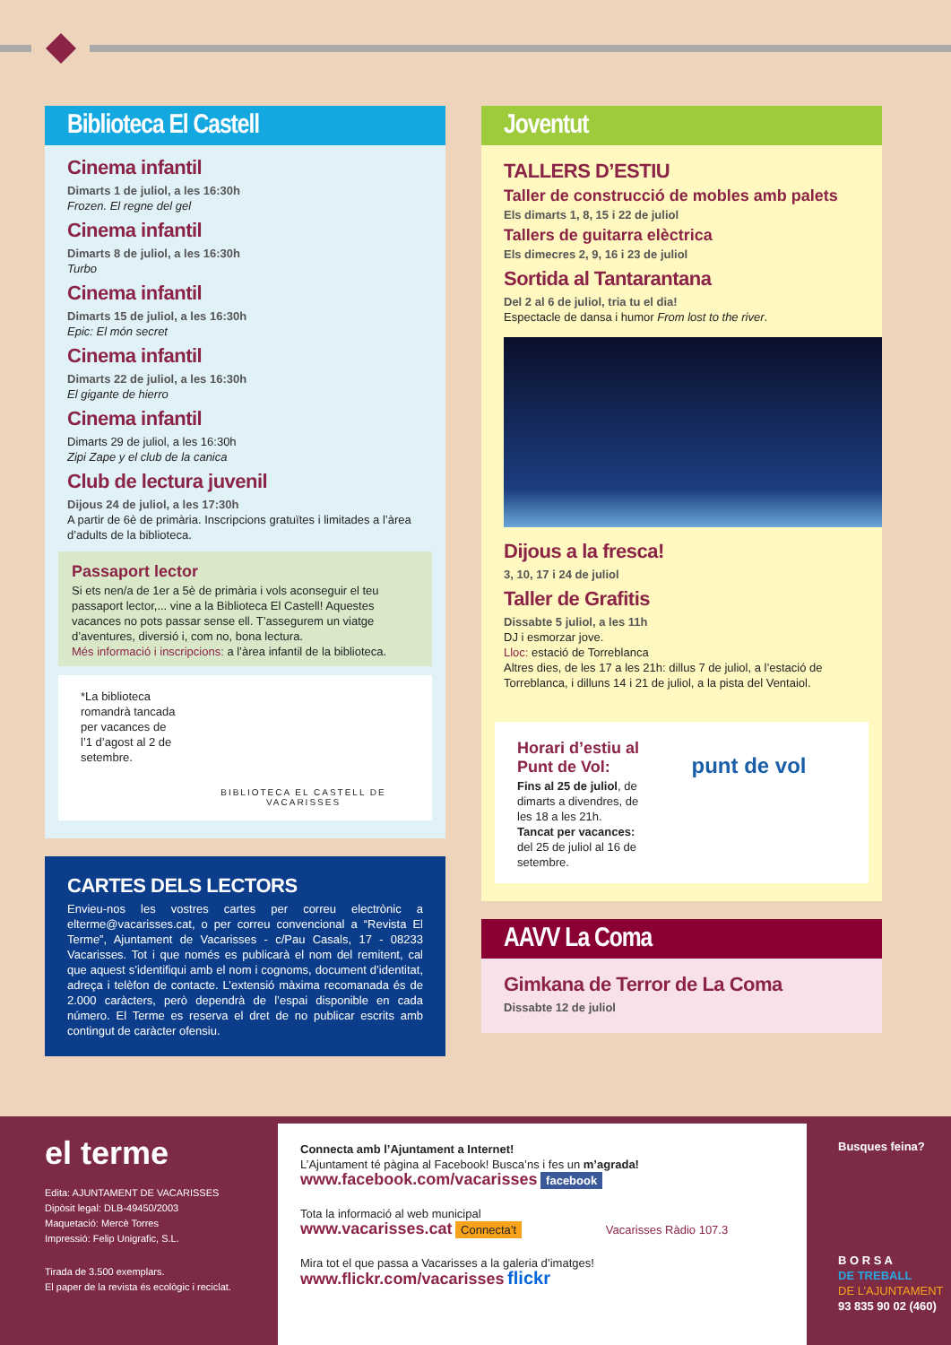Biblioteca El Castell
Cinema infantil
Dimarts 1 de juliol, a les 16:30h
Frozen. El regne del gel
Cinema infantil
Dimarts 8 de juliol, a les 16:30h
Turbo
Cinema infantil
Dimarts 15 de juliol, a les 16:30h
Epic: El món secret
Cinema infantil
Dimarts 22 de juliol, a les 16:30h
El gigante de hierro
Cinema infantil
Dimarts 29 de juliol, a les 16:30h
Zipi Zape y el club de la canica
Club de lectura juvenil
Dijous 24 de juliol, a les 17:30h
A partir de 6è de primària. Inscripcions gratuïtes i limitades a l’àrea d’adults de la biblioteca.
Passaport lector
Si ets nen/a de 1er a 5è de primària i vols aconseguir el teu passaport lector,... vine a la Biblioteca El Castell! Aquestes vacances no pots passar sense ell. T’assegurem un viatge d’aventures, diversió i, com no, bona lectura.
Més informació i inscripcions: a l’àrea infantil de la biblioteca.
*La biblioteca romandrà tancada per vacances de l’1 d’agost al 2 de setembre.
BIBLIOTECA EL CASTELL DE VACARISSES
CARTES DELS LECTORS
Envieu-nos les vostres cartes per correu electrònic a elterme@vacarisses.cat, o per correu convencional a “Revista El Terme”, Ajuntament de Vacarisses - c/Pau Casals, 17 - 08233 Vacarisses. Tot i que només es publicarà el nom del remitent, cal que aquest s’identifiqui amb el nom i cognoms, document d’identitat, adreça i telèfon de contacte. L’extensió màxima recomanada és de 2.000 caràcters, però dependrà de l’espai disponible en cada número. El Terme es reserva el dret de no publicar escrits amb contingut de caràcter ofensiu.
Joventut
TALLERS D’ESTIU
Taller de construcció de mobles amb palets
Els dimarts 1, 8, 15 i 22 de juliol
Tallers de guitarra elèctrica
Els dimecres 2, 9, 16 i 23 de juliol
Sortida al Tantarantana
Del 2 al 6 de juliol, tria tu el dia!
Espectacle de dansa i humor From lost to the river.
Dijous a la fresca!
3, 10, 17 i 24 de juliol
Taller de Grafitis
Dissabte 5 juliol, a les 11h
DJ i esmorzar jove.
Lloc: estació de Torreblanca
Altres dies, de les 17 a les 21h: dillus 7 de juliol, a l’estació de Torreblanca, i dilluns 14 i 21 de juliol, a la pista del Ventaiol.
Horari d’estiu al Punt de Vol:
Fins al 25 de juliol, de dimarts a divendres, de les 18 a les 21h.
Tancat per vacances: del 25 de juliol al 16 de setembre.
punt de vol
AAVV La Coma
Gimkana de Terror de La Coma
Dissabte 12 de juliol
el terme
Edita: AJUNTAMENT DE VACARISSES
Dipòsit legal: DLB-49450/2003
Maquetació: Mercè Torres
Impressió: Felip Unigrafic, S.L.
Tirada de 3.500 exemplars.
El paper de la revista és ecològic i reciclat.
Connecta amb l’Ajuntament a Internet!
L’Ajuntament té pàgina al Facebook! Busca’ns i fes un m’agrada!
www.facebook.com/vacarisses facebook
Tota la informació al web municipal
www.vacarisses.cat Connecta’t Vacarisses Ràdio 107.3
Mira tot el que passa a Vacarisses a la galeria d’imatges!
www.flickr.com/vacarisses flickr
Busques feina?
B O R S A
DE TREBALL
DE L’AJUNTAMENT
93 835 90 02 (460)